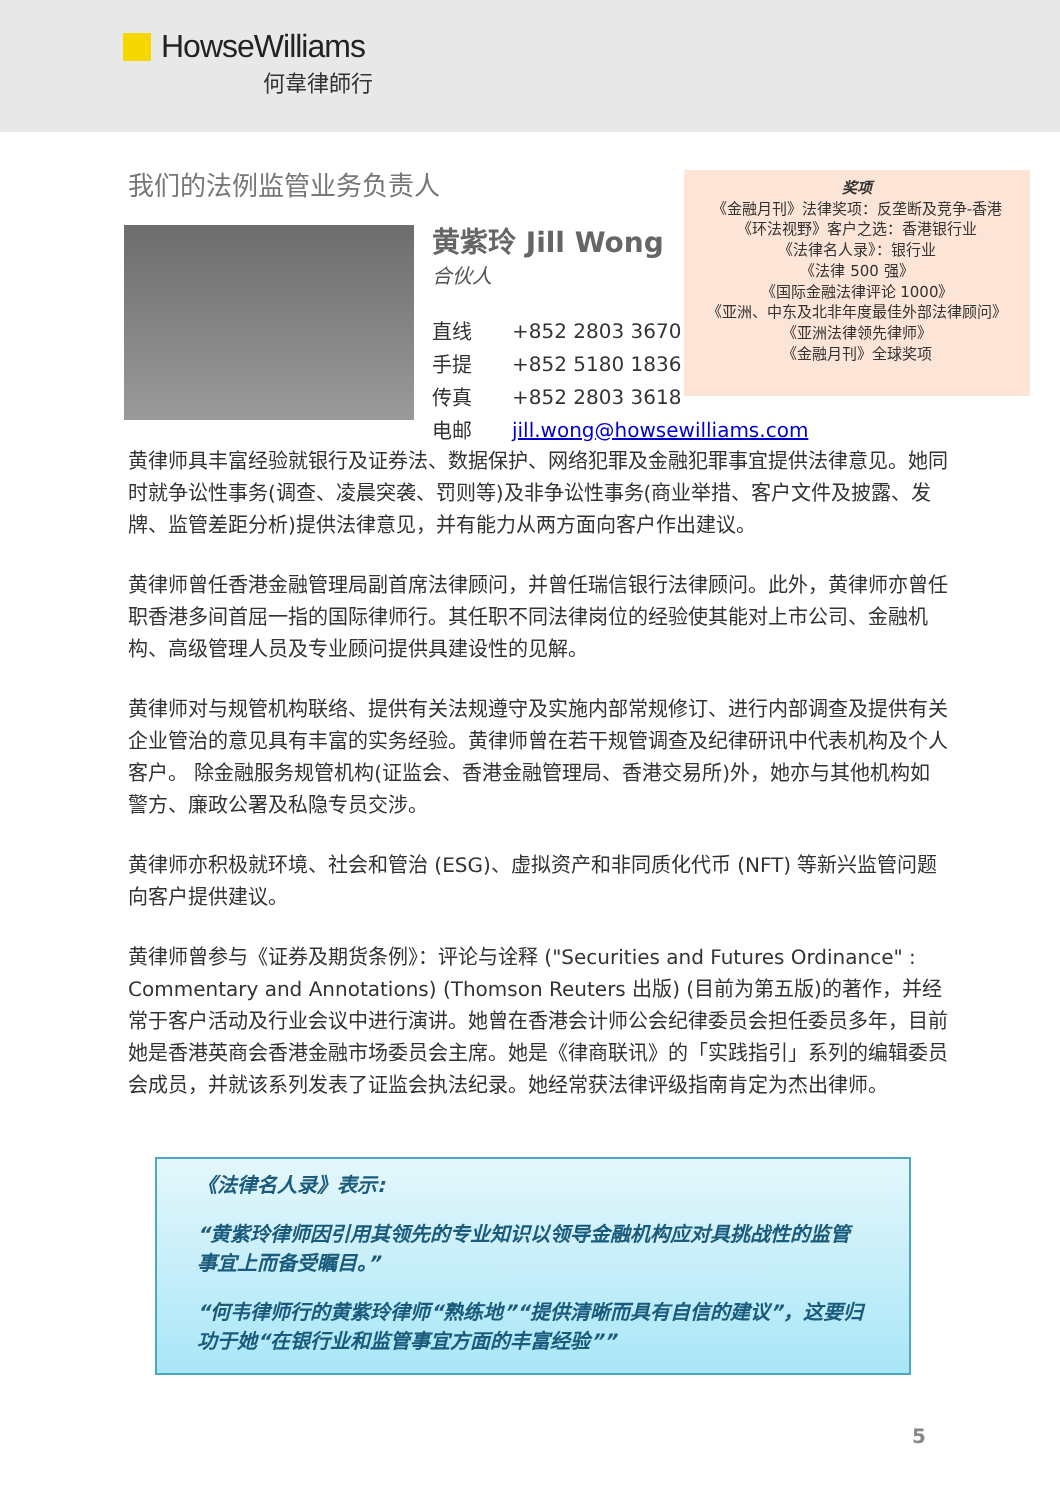HowseWilliams
何韋律師行
我们的法例监管业务负责人
黄紫玲 Jill Wong
合伙人
| 直线 | +852 2803 3670 |
| 手提 | +852 5180 1836 |
| 传真 | +852 2803 3618 |
| 电邮 | jill.wong@howsewilliams.com |
奖项
《金融月刊》法律奖项：反垄断及竞争-香港
《环法视野》客户之选：香港银行业
《法律名人录》：银行业
《法律 500 强》
《国际金融法律评论 1000》
《亚洲、中东及北非年度最佳外部法律顾问》
《亚洲法律领先律师》
《金融月刊》全球奖项
黄律师具丰富经验就银行及证券法、数据保护、网络犯罪及金融犯罪事宜提供法律意见。她同时就争讼性事务(调查、凌晨突袭、罚则等)及非争讼性事务(商业举措、客户文件及披露、发牌、监管差距分析)提供法律意见，并有能力从两方面向客户作出建议。
黄律师曾任香港金融管理局副首席法律顾问，并曾任瑞信银行法律顾问。此外，黄律师亦曾任职香港多间首屈一指的国际律师行。其任职不同法律岗位的经验使其能对上市公司、金融机构、高级管理人员及专业顾问提供具建设性的见解。
黄律师对与规管机构联络、提供有关法规遵守及实施内部常规修订、进行内部调查及提供有关企业管治的意见具有丰富的实务经验。黄律师曾在若干规管调查及纪律研讯中代表机构及个人客户。 除金融服务规管机构(证监会、香港金融管理局、香港交易所)外，她亦与其他机构如警方、廉政公署及私隐专员交涉。
黄律师亦积极就环境、社会和管治 (ESG)、虚拟资产和非同质化代币 (NFT) 等新兴监管问题向客户提供建议。
黄律师曾参与《证券及期货条例》：评论与诠释 ("Securities and Futures Ordinance" : Commentary and Annotations) (Thomson Reuters 出版) (目前为第五版)的著作，并经常于客户活动及行业会议中进行演讲。她曾在香港会计师公会纪律委员会担任委员多年，目前她是香港英商会香港金融市场委员会主席。她是《律商联讯》的「实践指引」系列的编辑委员会成员，并就该系列发表了证监会执法纪录。她经常获法律评级指南肯定为杰出律师。
《法律名人录》表示:
“黄紫玲律师因引用其领先的专业知识以领导金融机构应对具挑战性的监管事宜上而备受瞩目。”
“何韦律师行的黄紫玲律师“熟练地”“提供清晰而具有自信的建议”，这要归功于她“在银行业和监管事宜方面的丰富经验””
5